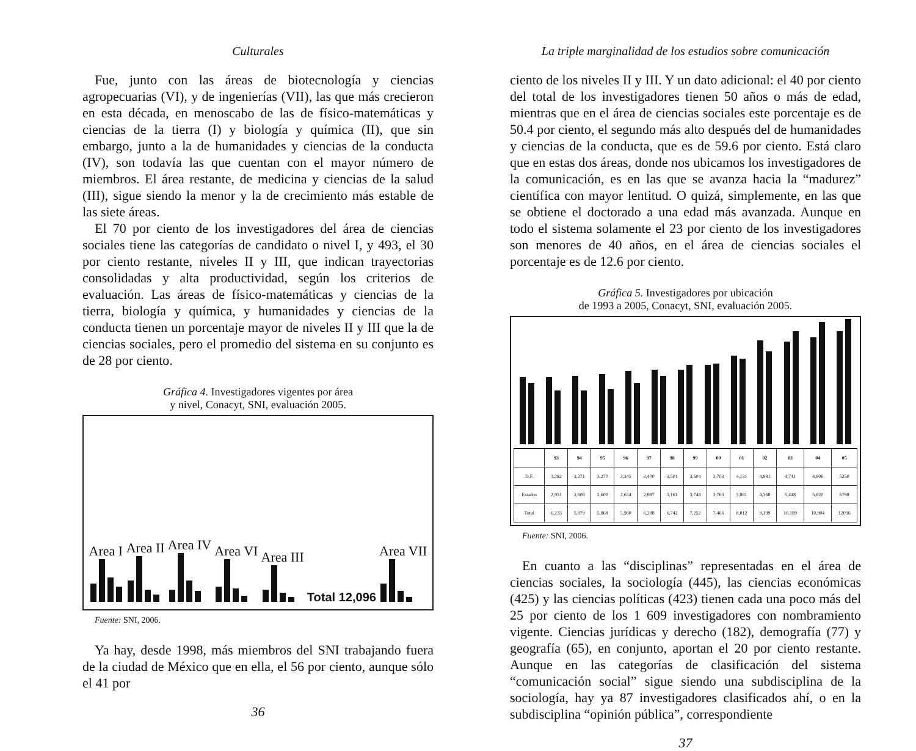Culturales
Fue, junto con las áreas de biotecnología y ciencias agropecuarias (VI), y de ingenierías (VII), las que más crecieron en esta década, en menoscabo de las de físico-matemáticas y ciencias de la tierra (I) y biología y química (II), que sin embargo, junto a la de humanidades y ciencias de la conducta (IV), son todavía las que cuentan con el mayor número de miembros. El área restante, de medicina y ciencias de la salud (III), sigue siendo la menor y la de crecimiento más estable de las siete áreas.
El 70 por ciento de los investigadores del área de ciencias sociales tiene las categorías de candidato o nivel I, y 493, el 30 por ciento restante, niveles II y III, que indican trayectorias consolidadas y alta productividad, según los criterios de evaluación. Las áreas de físico-matemáticas y ciencias de la tierra, biología y química, y humanidades y ciencias de la conducta tienen un porcentaje mayor de niveles II y III que la de ciencias sociales, pero el promedio del sistema en su conjunto es de 28 por ciento.
Gráfica 4. Investigadores vigentes por área
y nivel, Conacyt, SNI, evaluación 2005.
Area I
Area II
Area IV
Area VI
Area III
Total 12,096
Area VII
Fuente: SNI, 2006.
Ya hay, desde 1998, más miembros del SNI trabajando fuera de la ciudad de México que en ella, el 56 por ciento, aunque sólo el 41 por
36
La triple marginalidad de los estudios sobre comunicación
ciento de los niveles II y III. Y un dato adicional: el 40 por ciento del total de los investigadores tienen 50 años o más de edad, mientras que en el área de ciencias sociales este porcentaje es de 50.4 por ciento, el segundo más alto después del de humanidades y ciencias de la conducta, que es de 59.6 por ciento. Está claro que en estas dos áreas, donde nos ubicamos los investigadores de la comunicación, es en las que se avanza hacia la “madurez” científica con mayor lentitud. O quizá, simplemente, en las que se obtiene el doctorado a una edad más avanzada. Aunque en todo el sistema solamente el 23 por ciento de los investigadores son menores de 40 años, en el área de ciencias sociales el porcentaje es de 12.6 por ciento.
Gráfica 5. Investigadores por ubicación
de 1993 a 2005, Conacyt, SNI, evaluación 2005.
| | 93 | 94 | 95 | 96 | 97 | 98 | 99 | 00 | 01 | 02 | 03 | 04 | 05 |
| --- | --- | --- | --- | --- | --- | --- | --- | --- | --- | --- | --- | --- | --- |
| D.F. | 3,282 | 3,271 | 3,270 | 3,345 | 3,400 | 3,501 | 3,504 | 3,703 | 4,131 | 4,881 | 4,741 | 4,806 | 5250 |
| Estados | 2,951 | 2,608 | 2,600 | 2,634 | 2,887 | 3,161 | 3,748 | 3,763 | 3,881 | 4,368 | 5,448 | 5,620 | 6798 |
| Total | 6,233 | 5,879 | 5,868 | 5,980 | 6,288 | 6,742 | 7,252 | 7,466 | 8,012 | 9,199 | 10,189 | 10,904 | 12096 |
Fuente: SNI, 2006.
En cuanto a las “disciplinas” representadas en el área de ciencias sociales, la sociología (445), las ciencias económicas (425) y las ciencias políticas (423) tienen cada una poco más del 25 por ciento de los 1 609 investigadores con nombramiento vigente. Ciencias jurídicas y derecho (182), demografía (77) y geografía (65), en conjunto, aportan el 20 por ciento restante. Aunque en las categorías de clasificación del sistema “comunicación social” sigue siendo una subdisciplina de la sociología, hay ya 87 investigadores clasificados ahí, o en la subdisciplina “opinión pública”, correspondiente
37